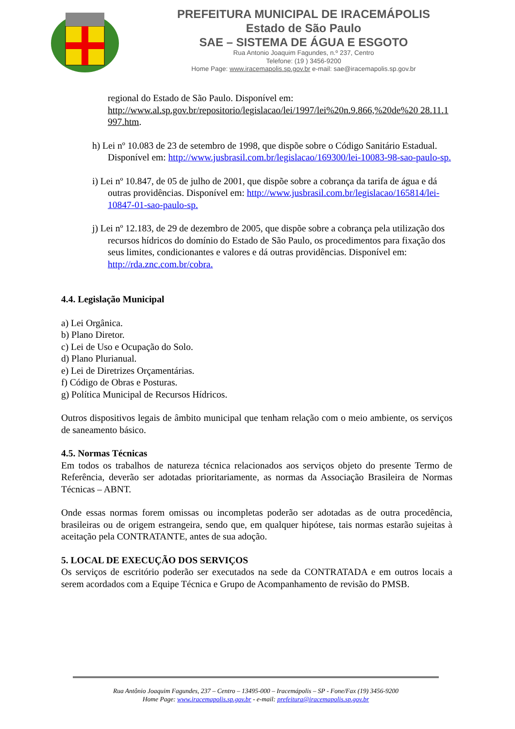PREFEITURA MUNICIPAL DE IRACEMÁPOLIS
Estado de São Paulo
SAE – SISTEMA DE ÁGUA E ESGOTO
Rua Antonio Joaquim Fagundes, n.º 237, Centro
Telefone: (19 ) 3456-9200
Home Page: www.iracemapolis.sp.gov.br e-mail: sae@iracemapolis.sp.gov.br
regional do Estado de São Paulo. Disponível em: http://www.al.sp.gov.br/repositorio/legislacao/lei/1997/lei%20n.9.866,%20de%20 28.11.1 997.htm.
h) Lei nº 10.083 de 23 de setembro de 1998, que dispõe sobre o Código Sanitário Estadual. Disponível em: http://www.jusbrasil.com.br/legislacao/169300/lei-10083-98-sao-paulo-sp.
i) Lei nº 10.847, de 05 de julho de 2001, que dispõe sobre a cobrança da tarifa de água e dá outras providências. Disponível em: http://www.jusbrasil.com.br/legislacao/165814/lei-10847-01-sao-paulo-sp.
j) Lei nº 12.183, de 29 de dezembro de 2005, que dispõe sobre a cobrança pela utilização dos recursos hídricos do domínio do Estado de São Paulo, os procedimentos para fixação dos seus limites, condicionantes e valores e dá outras providências. Disponível em: http://rda.znc.com.br/cobra.
4.4. Legislação Municipal
a) Lei Orgânica.
b) Plano Diretor.
c) Lei de Uso e Ocupação do Solo.
d) Plano Plurianual.
e) Lei de Diretrizes Orçamentárias.
f) Código de Obras e Posturas.
g) Política Municipal de Recursos Hídricos.
Outros dispositivos legais de âmbito municipal que tenham relação com o meio ambiente, os serviços de saneamento básico.
4.5. Normas Técnicas
Em todos os trabalhos de natureza técnica relacionados aos serviços objeto do presente Termo de Referência, deverão ser adotadas prioritariamente, as normas da Associação Brasileira de Normas Técnicas – ABNT.
Onde essas normas forem omissas ou incompletas poderão ser adotadas as de outra procedência, brasileiras ou de origem estrangeira, sendo que, em qualquer hipótese, tais normas estarão sujeitas à aceitação pela CONTRATANTE, antes de sua adoção.
5. LOCAL DE EXECUÇÃO DOS SERVIÇOS
Os serviços de escritório poderão ser executados na sede da CONTRATADA e em outros locais a serem acordados com a Equipe Técnica e Grupo de Acompanhamento de revisão do PMSB.
Rua Antônio Joaquim Fagundes, 237 – Centro – 13495-000 – Iracemápolis – SP - Fone/Fax (19) 3456-9200
Home Page: www.iracemapolis.sp.gov.br - e-mail: prefeitura@iracemapolis.sp.gov.br